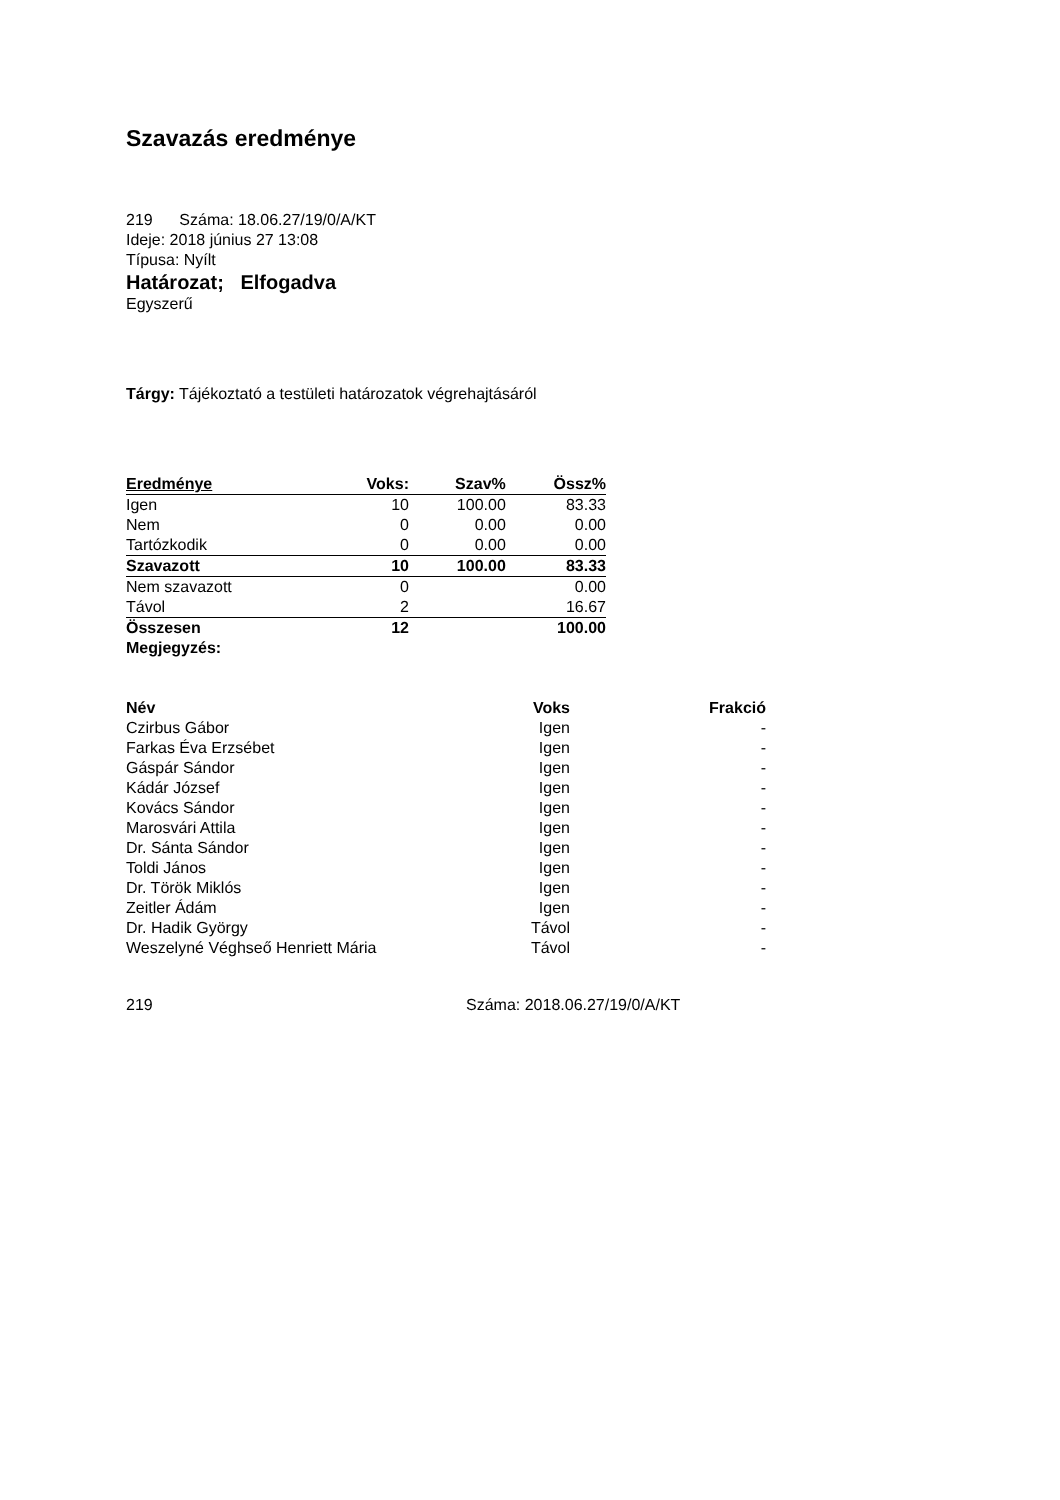Szavazás eredménye
219 Száma: 18.06.27/19/0/A/KT
Ideje: 2018 június 27 13:08
Típusa: Nyílt
Határozat; Elfogadva
Egyszerű
Tárgy: Tájékoztató a testületi határozatok végrehajtásáról
| Eredménye | Voks: | Szav% | Össz% |
| Igen | 10 | 100.00 | 83.33 |
| Nem | 0 | 0.00 | 0.00 |
| Tartózkodik | 0 | 0.00 | 0.00 |
| Szavazott | 10 | 100.00 | 83.33 |
| Nem szavazott | 0 | | 0.00 |
| Távol | 2 | | 16.67 |
| Összesen | 12 | | 100.00 |
| Megjegyzés: | | | |
| Név | Voks | Frakció |
| --- | --- | --- |
| Czirbus Gábor | Igen | - |
| Farkas Éva Erzsébet | Igen | - |
| Gáspár Sándor | Igen | - |
| Kádár József | Igen | - |
| Kovács Sándor | Igen | - |
| Marosvári Attila | Igen | - |
| Dr. Sánta Sándor | Igen | - |
| Toldi János | Igen | - |
| Dr. Török Miklós | Igen | - |
| Zeitler Ádám | Igen | - |
| Dr. Hadik György | Távol | - |
| Weszelyné Véghseő Henriett Mária | Távol | - |
219 Száma: 2018.06.27/19/0/A/KT